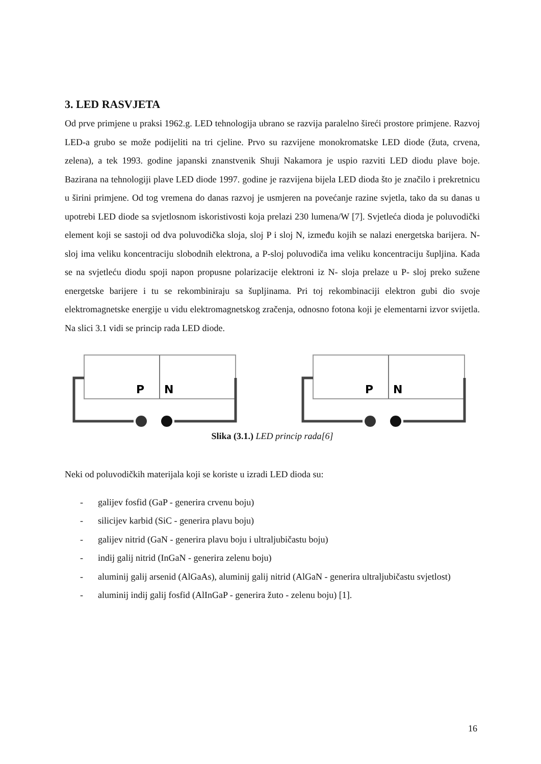3. LED RASVJETA
Od prve primjene u praksi 1962.g. LED tehnologija ubrano se razvija paralelno šireći prostore primjene. Razvoj LED-a grubo se može podijeliti na tri cjeline. Prvo su razvijene monokromatske LED diode (žuta, crvena, zelena), a tek 1993. godine japanski znanstvenik Shuji Nakamora je uspio razviti LED diodu plave boje. Bazirana na tehnologiji plave LED diode 1997. godine je razvijena bijela LED dioda što je značilo i prekretnicu u širini primjene. Od tog vremena do danas razvoj je usmjeren na povećanje razine svjetla, tako da su danas u upotrebi LED diode sa svjetlosnom iskoristivosti koja prelazi 230 lumena/W [7]. Svjetleća dioda je poluvodički element koji se sastoji od dva poluvodička sloja, sloj P i sloj N, između kojih se nalazi energetska barijera. N- sloj ima veliku koncentraciju slobodnih elektrona, a P-sloj poluvodiča ima veliku koncentraciju šupljina. Kada se na svjetleću diodu spoji napon propusne polarizacije elektroni iz N- sloja prelaze u P- sloj preko sužene energetske barijere i tu se rekombiniraju sa šupljinama. Pri toj rekombinaciji elektron gubi dio svoje elektromagnetske energije u vidu elektromagnetskog zračenja, odnosno fotona koji je elementarni izvor svijetla. Na slici 3.1 vidi se princip rada LED diode.
P
N
P
N
Slika (3.1.) LED princip rada[6]
Neki od poluvodičkih materijala koji se koriste u izradi LED dioda su:
- galijev fosfid (GaP - generira crvenu boju)
- silicijev karbid (SiC - generira plavu boju)
- galijev nitrid (GaN - generira plavu boju i ultraljubičastu boju)
- indij galij nitrid (InGaN - generira zelenu boju)
- aluminij galij arsenid (AlGaAs), aluminij galij nitrid (AlGaN - generira ultraljubičastu svjetlost)
- aluminij indij galij fosfid (AlInGaP - generira žuto - zelenu boju) [1].
16